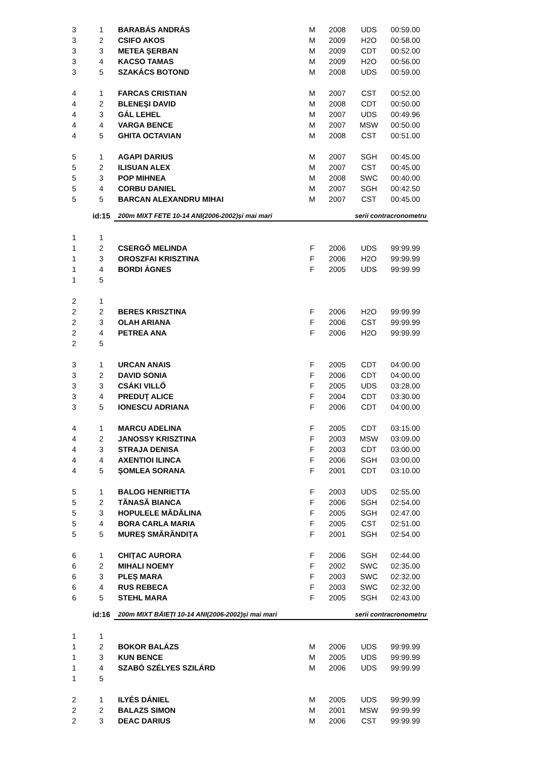| 3 | 1 | BARABÁS ANDRÁS | M | 2008 | UDS | 00:59.00 | |
| 3 | 2 | CSIFO AKOS | M | 2009 | H2O | 00:58.00 | |
| 3 | 3 | METEA ŞERBAN | M | 2009 | CDT | 00:52.00 | |
| 3 | 4 | KACSO TAMAS | M | 2009 | H2O | 00:56.00 | |
| 3 | 5 | SZAKÁCS BOTOND | M | 2008 | UDS | 00:59.00 | |
| 4 | 1 | FARCAS CRISTIAN | M | 2007 | CST | 00:52.00 | |
| 4 | 2 | BLENEŞI DAVID | M | 2008 | CDT | 00:50.00 | |
| 4 | 3 | GÁL LEHEL | M | 2007 | UDS | 00:49.96 | |
| 4 | 4 | VARGA BENCE | M | 2007 | MSW | 00:50.00 | |
| 4 | 5 | GHITA OCTAVIAN | M | 2008 | CST | 00:51.00 | |
| 5 | 1 | AGAPI DARIUS | M | 2007 | SGH | 00:45.00 | |
| 5 | 2 | ILISUAN ALEX | M | 2007 | CST | 00:45.00 | |
| 5 | 3 | POP MIHNEA | M | 2008 | SWC | 00:40.00 | |
| 5 | 4 | CORBU DANIEL | M | 2007 | SGH | 00:42.50 | |
| 5 | 5 | BARCAN ALEXANDRU MIHAI | M | 2007 | CST | 00:45.00 | |
| | id:15 | 200m MIXT FETE 10-14 ANI(2006-2002)și mai mari | | | serii contracronometru | | |
| 1 | 1 | | | | | | |
| 1 | 2 | CSERGŐ MELINDA | F | 2006 | UDS | 99:99.99 | |
| 1 | 3 | OROSZFAI KRISZTINA | F | 2006 | H2O | 99:99.99 | |
| 1 | 4 | BORDI ÁGNES | F | 2005 | UDS | 99:99.99 | |
| 1 | 5 | | | | | | |
| 2 | 1 | | | | | | |
| 2 | 2 | BERES KRISZTINA | F | 2006 | H2O | 99:99.99 | |
| 2 | 3 | OLAH ARIANA | F | 2006 | CST | 99:99.99 | |
| 2 | 4 | PETREA ANA | F | 2006 | H2O | 99:99.99 | |
| 2 | 5 | | | | | | |
| 3 | 1 | URCAN ANAIS | F | 2005 | CDT | 04:00.00 | |
| 3 | 2 | DAVID SONIA | F | 2006 | CDT | 04:00.00 | |
| 3 | 3 | CSÁKI VILLŐ | F | 2005 | UDS | 03:28.00 | |
| 3 | 4 | PREDUŢ ALICE | F | 2004 | CDT | 03:30.00 | |
| 3 | 5 | IONESCU ADRIANA | F | 2006 | CDT | 04:00.00 | |
| 4 | 1 | MARCU ADELINA | F | 2005 | CDT | 03:15.00 | |
| 4 | 2 | JANOSSY KRISZTINA | F | 2003 | MSW | 03:09.00 | |
| 4 | 3 | STRAJA DENISA | F | 2003 | CDT | 03:00.00 | |
| 4 | 4 | AXENTIOI ILINCA | F | 2006 | SGH | 03:00.00 | |
| 4 | 5 | ŞOMLEA SORANA | F | 2001 | CDT | 03:10.00 | |
| 5 | 1 | BALOG HENRIETTA | F | 2003 | UDS | 02:55.00 | |
| 5 | 2 | TĂNASĂ BIANCA | F | 2006 | SGH | 02:54.00 | |
| 5 | 3 | HOPULELE MĂDĂLINA | F | 2005 | SGH | 02:47.00 | |
| 5 | 4 | BORA CARLA MARIA | F | 2005 | CST | 02:51.00 | |
| 5 | 5 | MUREȘ SMĂRĂNDIȚA | F | 2001 | SGH | 02:54.00 | |
| 6 | 1 | CHIȚAC AURORA | F | 2006 | SGH | 02:44.00 | |
| 6 | 2 | MIHALI NOEMY | F | 2002 | SWC | 02:35.00 | |
| 6 | 3 | PLEȘ MARA | F | 2003 | SWC | 02:32.00 | |
| 6 | 4 | RUS REBECA | F | 2003 | SWC | 02:32.00 | |
| 6 | 5 | STEHL MARA | F | 2005 | SGH | 02:43.00 | |
| | id:16 | 200m MIXT BĂIEȚI 10-14 ANI(2006-2002)și mai mari | | | serii contracronometru | | |
| 1 | 1 | | | | | | |
| 1 | 2 | BOKOR BALÁZS | M | 2006 | UDS | 99:99.99 | |
| 1 | 3 | KUN BENCE | M | 2005 | UDS | 99:99.99 | |
| 1 | 4 | SZABÓ SZÉLYES SZILÁRD | M | 2006 | UDS | 99:99.99 | |
| 1 | 5 | | | | | | |
| 2 | 1 | ILYÉS DÁNIEL | M | 2005 | UDS | 99:99.99 | |
| 2 | 2 | BALAZS SIMON | M | 2001 | MSW | 99:99.99 | |
| 2 | 3 | DEAC DARIUS | M | 2006 | CST | 99:99.99 | |